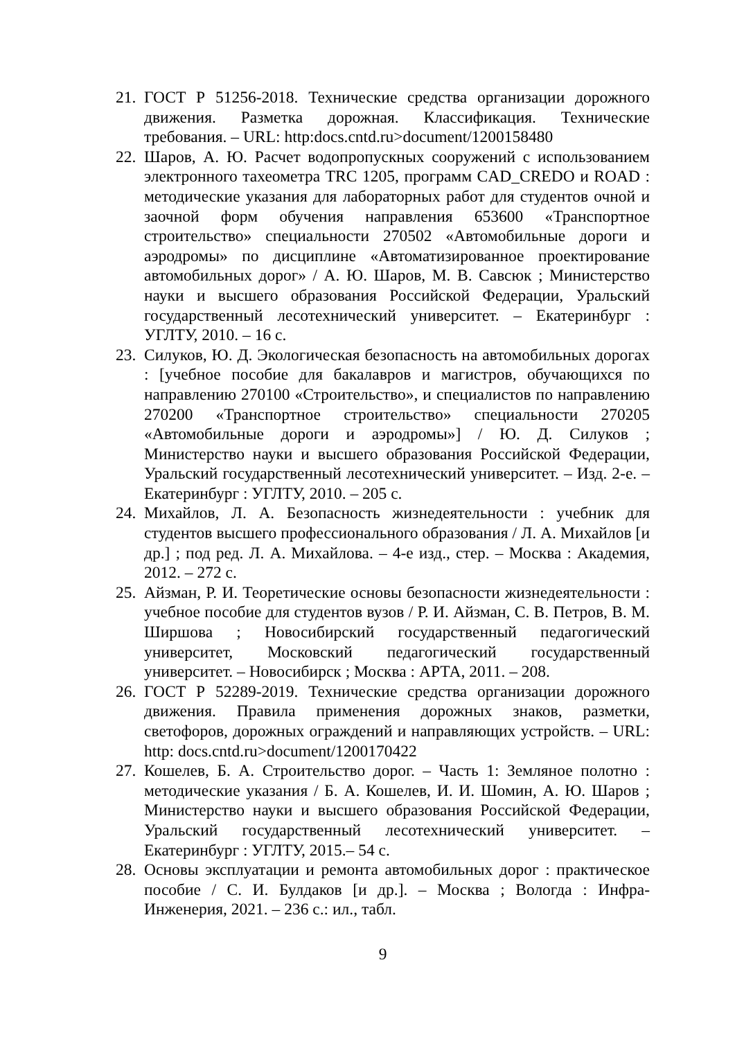21. ГОСТ Р 51256-2018. Технические средства организации дорожного движения. Разметка дорожная. Классификация. Технические требования. – URL: http:docs.cntd.ru>document/1200158480
22. Шаров, А. Ю. Расчет водопропускных сооружений с использованием электронного тахеометра TRC 1205, программ CAD_CREDO и ROAD : методические указания для лабораторных работ для студентов очной и заочной форм обучения направления 653600 «Транспортное строительство» специальности 270502 «Автомобильные дороги и аэродромы» по дисциплине «Автоматизированное проектирование автомобильных дорог» / А. Ю. Шаров, М. В. Савсюк ; Министерство науки и высшего образования Российской Федерации, Уральский государственный лесотехнический университет. – Екатеринбург : УГЛТУ, 2010. – 16 с.
23. Силуков, Ю. Д. Экологическая безопасность на автомобильных дорогах : [учебное пособие для бакалавров и магистров, обучающихся по направлению 270100 «Строительство», и специалистов по направлению 270200 «Транспортное строительство» специальности 270205 «Автомобильные дороги и аэродромы»] / Ю. Д. Силуков ; Министерство науки и высшего образования Российской Федерации, Уральский государственный лесотехнический университет. – Изд. 2-е. – Екатеринбург : УГЛТУ, 2010. – 205 с.
24. Михайлов, Л. А. Безопасность жизнедеятельности : учебник для студентов высшего профессионального образования / Л. А. Михайлов [и др.] ; под ред. Л. А. Михайлова. – 4-е изд., стер. – Москва : Академия, 2012. – 272 с.
25. Айзман, Р. И. Теоретические основы безопасности жизнедеятельности : учебное пособие для студентов вузов / Р. И. Айзман, С. В. Петров, В. М. Ширшова ; Новосибирский государственный педагогический университет, Московский педагогический государственный университет. – Новосибирск ; Москва : АРТА, 2011. – 208.
26. ГОСТ Р 52289-2019. Технические средства организации дорожного движения. Правила применения дорожных знаков, разметки, светофоров, дорожных ограждений и направляющих устройств. – URL: http: docs.cntd.ru>document/1200170422
27. Кошелев, Б. А. Строительство дорог. – Часть 1: Земляное полотно : методические указания / Б. А. Кошелев, И. И. Шомин, А. Ю. Шаров ; Министерство науки и высшего образования Российской Федерации, Уральский государственный лесотехнический университет. – Екатеринбург : УГЛТУ, 2015.– 54 с.
28. Основы эксплуатации и ремонта автомобильных дорог : практическое пособие / С. И. Булдаков [и др.]. – Москва ; Вологда : Инфра-Инженерия, 2021. – 236 с.: ил., табл.
9